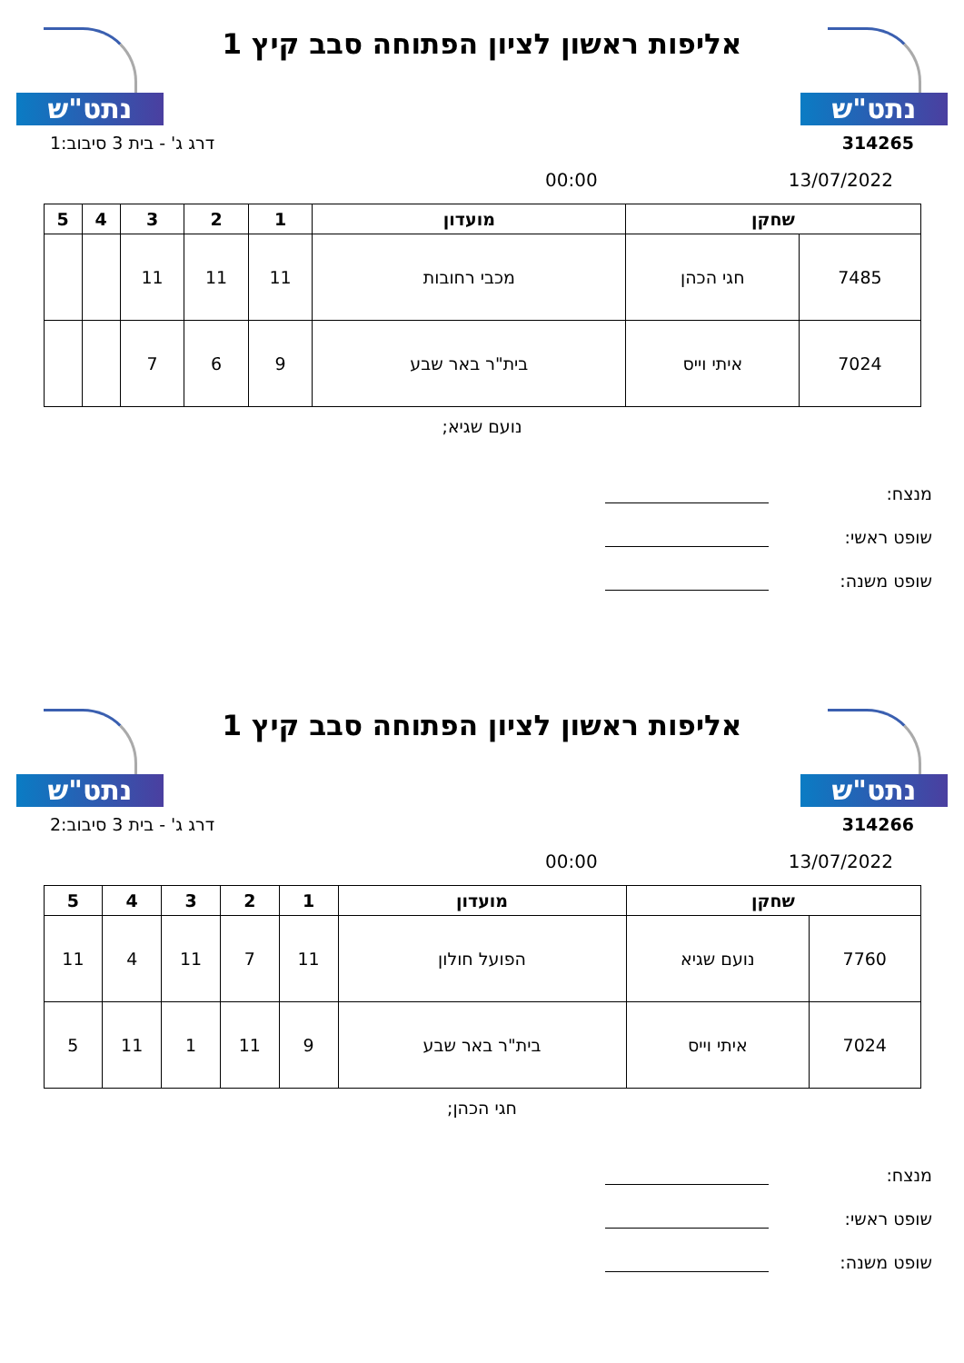נתט"ש
אליפות ראשון לציון הפתוחה סבב קיץ 1
נתט"ש
314265 דרג ג' - בית 3 סיבוב:1
13/07/2022 00:00
| שחקן | | מועדון | 1 | 2 | 3 | 4 | 5 |
| --- | --- | --- | --- | --- | --- | --- | --- |
| 7485 | חגי הכהן | מכבי רחובות | 11 | 11 | 11 | | |
| 7024 | איתי וייס | בית"ר באר שבע | 9 | 6 | 7 | | |
נועם שגיא;
מנצח:
שופט ראשי:
שופט משנה:
נתט"ש
אליפות ראשון לציון הפתוחה סבב קיץ 1
נתט"ש
314266 דרג ג' - בית 3 סיבוב:2
13/07/2022 00:00
| שחקן | | מועדון | 1 | 2 | 3 | 4 | 5 |
| --- | --- | --- | --- | --- | --- | --- | --- |
| 7760 | נועם שגיא | הפועל חולון | 11 | 7 | 11 | 4 | 11 |
| 7024 | איתי וייס | בית"ר באר שבע | 9 | 11 | 1 | 11 | 5 |
חגי הכהן;
מנצח:
שופט ראשי:
שופט משנה: